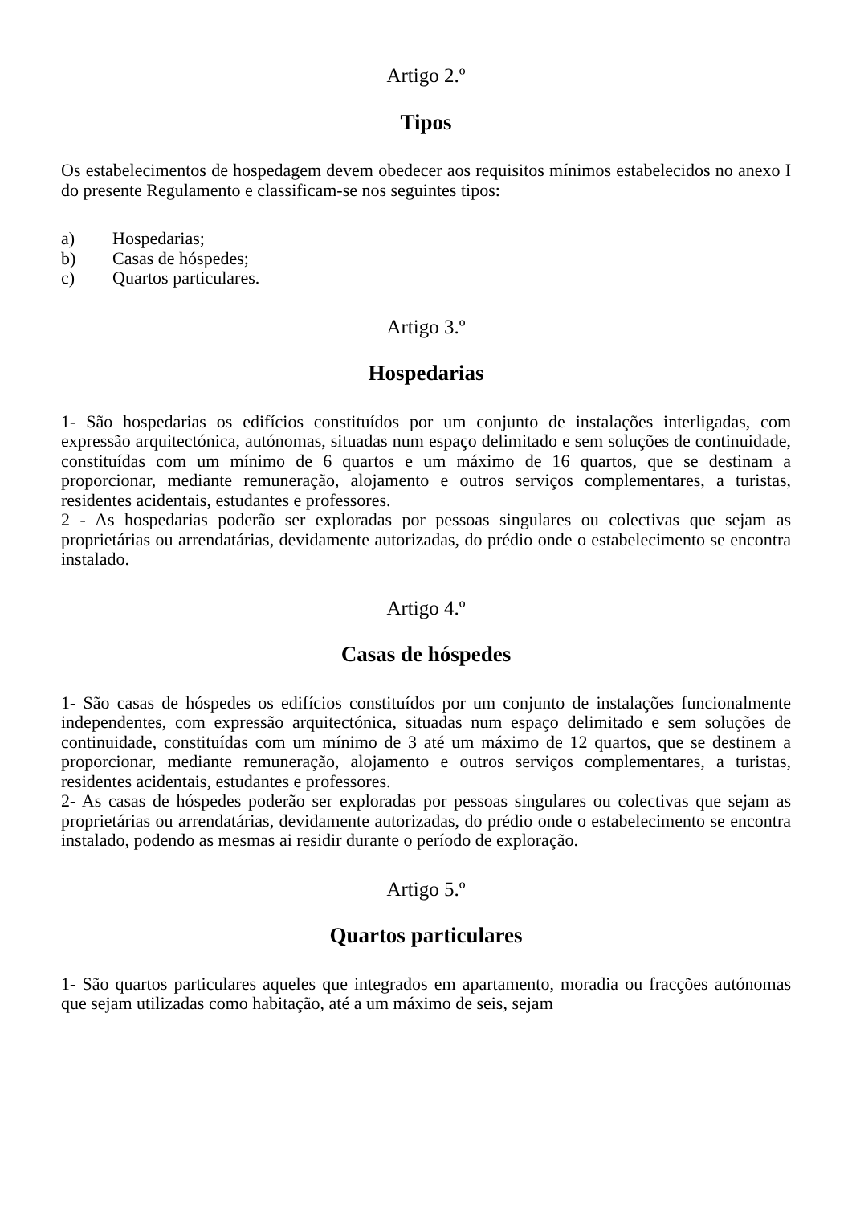Artigo 2.º
Tipos
Os estabelecimentos de hospedagem devem obedecer aos requisitos mínimos estabelecidos no anexo I do presente Regulamento e classificam-se nos seguintes tipos:
a) Hospedarias;
b) Casas de hóspedes;
c) Quartos particulares.
Artigo 3.º
Hospedarias
1- São hospedarias os edifícios constituídos por um conjunto de instalações interligadas, com expressão arquitectónica, autónomas, situadas num espaço delimitado e sem soluções de continuidade, constituídas com um mínimo de 6 quartos e um máximo de 16 quartos, que se destinam a proporcionar, mediante remuneração, alojamento e outros serviços complementares, a turistas, residentes acidentais, estudantes e professores.
2 - As hospedarias poderão ser exploradas por pessoas singulares ou colectivas que sejam as proprietárias ou arrendatárias, devidamente autorizadas, do prédio onde o estabelecimento se encontra instalado.
Artigo 4.º
Casas de hóspedes
1- São casas de hóspedes os edifícios constituídos por um conjunto de instalações funcionalmente independentes, com expressão arquitectónica, situadas num espaço delimitado e sem soluções de continuidade, constituídas com um mínimo de 3 até um máximo de 12 quartos, que se destinem a proporcionar, mediante remuneração, alojamento e outros serviços complementares, a turistas, residentes acidentais, estudantes e professores.
2- As casas de hóspedes poderão ser exploradas por pessoas singulares ou colectivas que sejam as proprietárias ou arrendatárias, devidamente autorizadas, do prédio onde o estabelecimento se encontra instalado, podendo as mesmas ai residir durante o período de exploração.
Artigo 5.º
Quartos particulares
1- São quartos particulares aqueles que integrados em apartamento, moradia ou fracções autónomas que sejam utilizadas como habitação, até a um máximo de seis, sejam